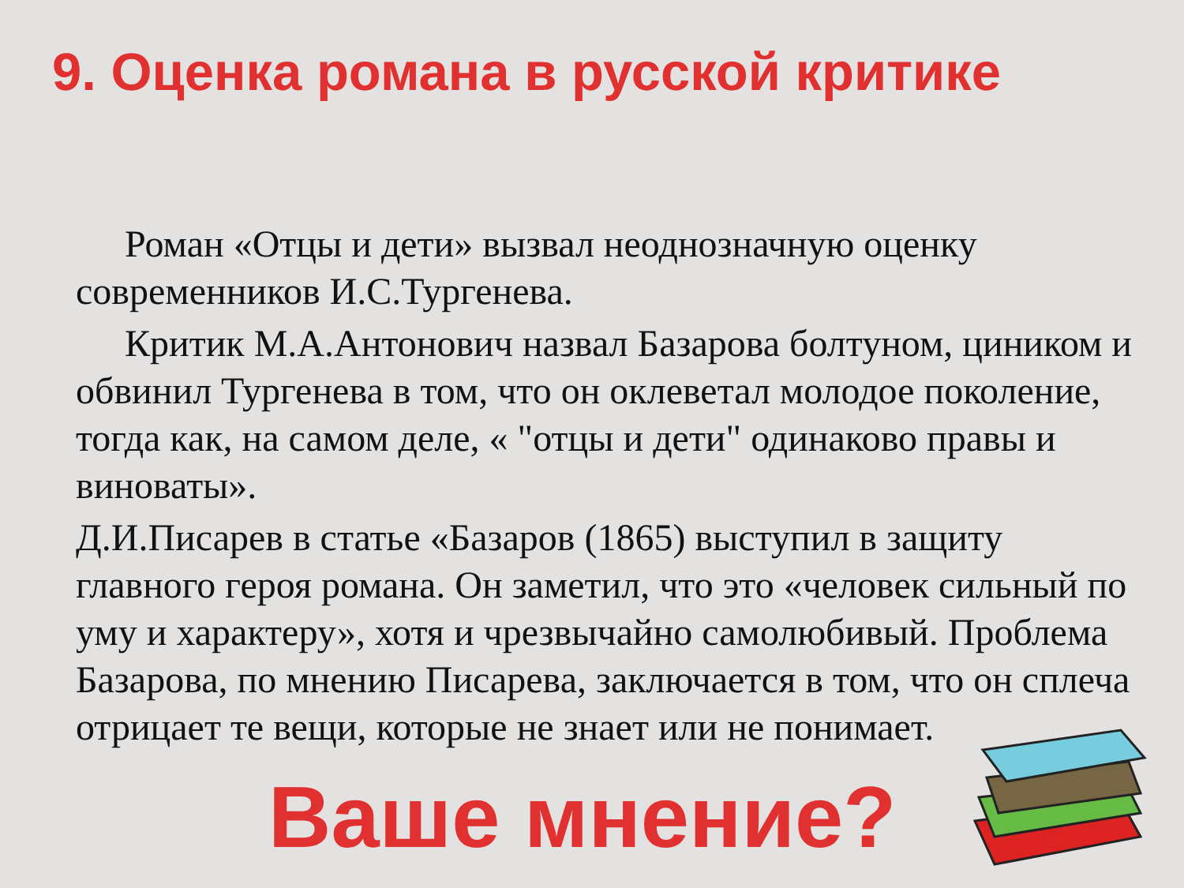9. Оценка романа в русской критике
Роман «Отцы и дети» вызвал неоднозначную оценку современников И.С.Тургенева.
Критик М.А.Антонович назвал Базарова болтуном, циником и обвинил Тургенева в том, что он оклеветал молодое поколение, тогда как, на самом деле, « "отцы и дети" одинаково правы и виноваты».
Д.И.Писарев в статье «Базаров (1865) выступил в защиту главного героя романа. Он заметил, что это «человек сильный по уму и характеру», хотя и чрезвычайно самолюбивый. Проблема Базарова, по мнению Писарева, заключается в том, что он сплеча отрицает те вещи, которые не знает или не понимает.
Ваше мнение?